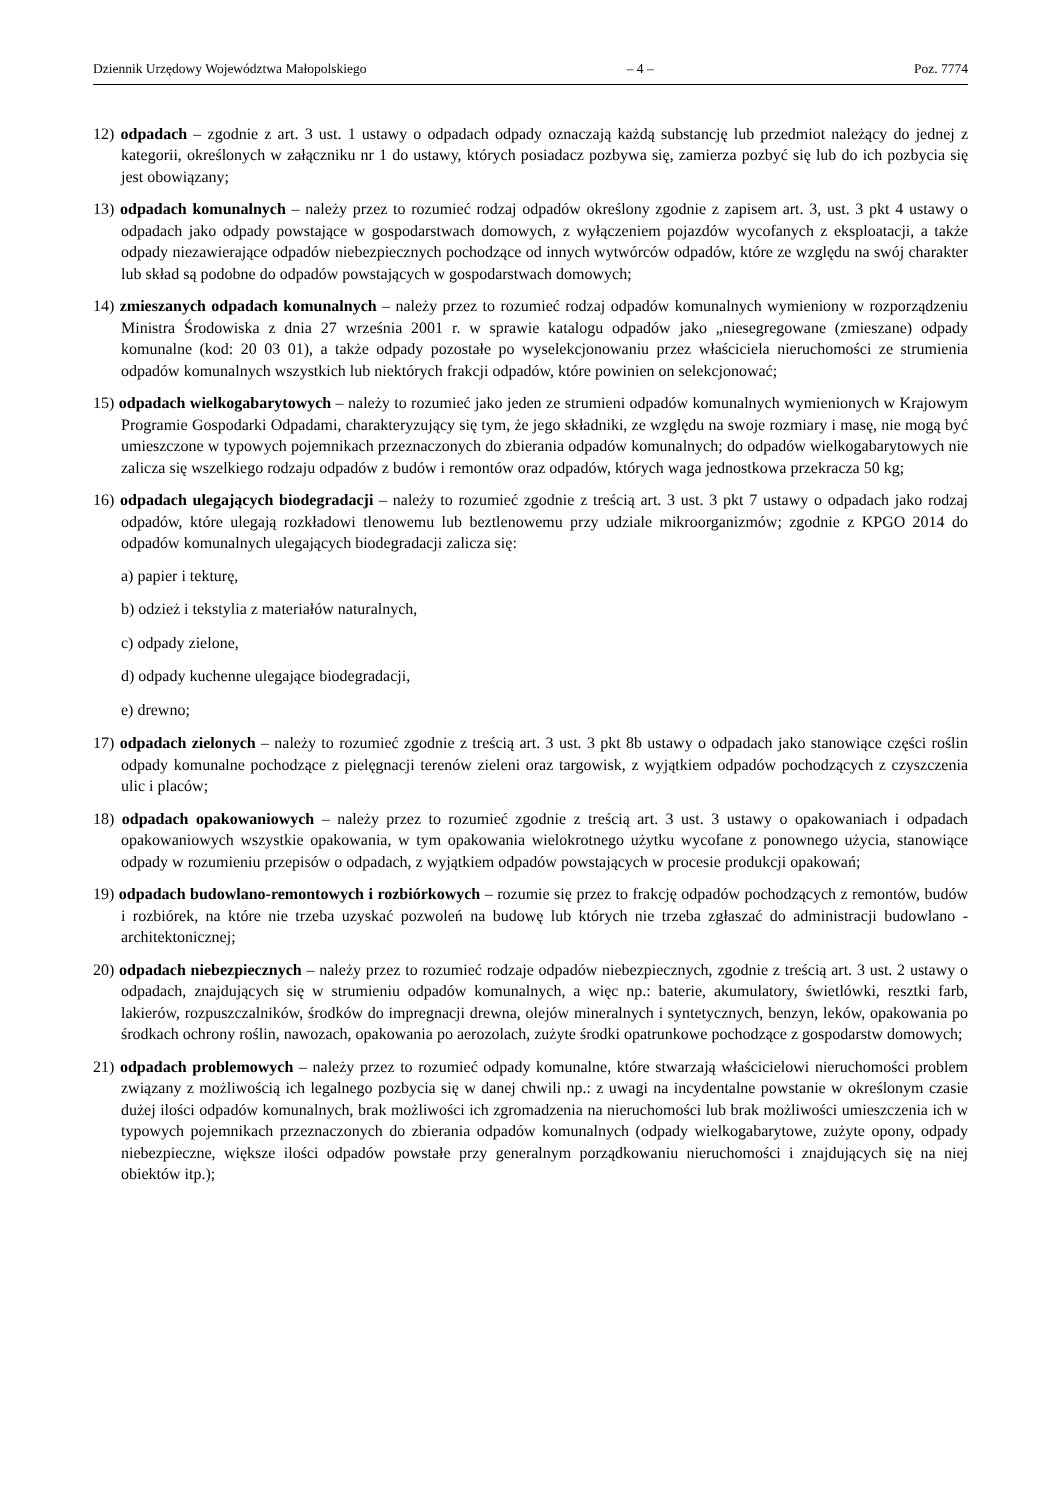Dziennik Urzędowy Województwa Małopolskiego – 4 – Poz. 7774
12) odpadach – zgodnie z art. 3 ust. 1 ustawy o odpadach odpady oznaczają każdą substancję lub przedmiot należący do jednej z kategorii, określonych w załączniku nr 1 do ustawy, których posiadacz pozbywa się, zamierza pozbyć się lub do ich pozbycia się jest obowiązany;
13) odpadach komunalnych – należy przez to rozumieć rodzaj odpadów określony zgodnie z zapisem art. 3, ust. 3 pkt 4 ustawy o odpadach jako odpady powstające w gospodarstwach domowych, z wyłączeniem pojazdów wycofanych z eksploatacji, a także odpady niezawierające odpadów niebezpiecznych pochodzące od innych wytwórców odpadów, które ze względu na swój charakter lub skład są podobne do odpadów powstających w gospodarstwach domowych;
14) zmieszanych odpadach komunalnych – należy przez to rozumieć rodzaj odpadów komunalnych wymieniony w rozporządzeniu Ministra Środowiska z dnia 27 września 2001 r. w sprawie katalogu odpadów jako „niesegregowane (zmieszane) odpady komunalne (kod: 20 03 01), a także odpady pozostałe po wyselekcjonowaniu przez właściciela nieruchomości ze strumienia odpadów komunalnych wszystkich lub niektórych frakcji odpadów, które powinien on selekcjonować;
15) odpadach wielkogabarytowych – należy to rozumieć jako jeden ze strumieni odpadów komunalnych wymienionych w Krajowym Programie Gospodarki Odpadami, charakteryzujący się tym, że jego składniki, ze względu na swoje rozmiary i masę, nie mogą być umieszczone w typowych pojemnikach przeznaczonych do zbierania odpadów komunalnych; do odpadów wielkogabarytowych nie zalicza się wszelkiego rodzaju odpadów z budów i remontów oraz odpadów, których waga jednostkowa przekracza 50 kg;
16) odpadach ulegających biodegradacji – należy to rozumieć zgodnie z treścią art. 3 ust. 3 pkt 7 ustawy o odpadach jako rodzaj odpadów, które ulegają rozkładowi tlenowemu lub beztlenowemu przy udziale mikroorganizmów; zgodnie z KPGO 2014 do odpadów komunalnych ulegających biodegradacji zalicza się:
a) papier i tekturę,
b) odzież i tekstylia z materiałów naturalnych,
c) odpady zielone,
d) odpady kuchenne ulegające biodegradacji,
e) drewno;
17) odpadach zielonych – należy to rozumieć zgodnie z treścią art. 3 ust. 3 pkt 8b ustawy o odpadach jako stanowiące części roślin odpady komunalne pochodzące z pielęgnacji terenów zieleni oraz targowisk, z wyjątkiem odpadów pochodzących z czyszczenia ulic i placów;
18) odpadach opakowaniowych – należy przez to rozumieć zgodnie z treścią art. 3 ust. 3 ustawy o opakowaniach i odpadach opakowaniowych wszystkie opakowania, w tym opakowania wielokrotnego użytku wycofane z ponownego użycia, stanowiące odpady w rozumieniu przepisów o odpadach, z wyjątkiem odpadów powstających w procesie produkcji opakowań;
19) odpadach budowlano-remontowych i rozbiórkowych – rozumie się przez to frakcję odpadów pochodzących z remontów, budów i rozbiórek, na które nie trzeba uzyskać pozwoleń na budowę lub których nie trzeba zgłaszać do administracji budowlano - architektonicznej;
20) odpadach niebezpiecznych – należy przez to rozumieć rodzaje odpadów niebezpiecznych, zgodnie z treścią art. 3 ust. 2 ustawy o odpadach, znajdujących się w strumieniu odpadów komunalnych, a więc np.: baterie, akumulatory, świetlówki, resztki farb, lakierów, rozpuszczalników, środków do impregnacji drewna, olejów mineralnych i syntetycznych, benzyn, leków, opakowania po środkach ochrony roślin, nawozach, opakowania po aerozolach, zużyte środki opatrunkowe pochodzące z gospodarstw domowych;
21) odpadach problemowych – należy przez to rozumieć odpady komunalne, które stwarzają właścicielowi nieruchomości problem związany z możliwością ich legalnego pozbycia się w danej chwili np.: z uwagi na incydentalne powstanie w określonym czasie dużej ilości odpadów komunalnych, brak możliwości ich zgromadzenia na nieruchomości lub brak możliwości umieszczenia ich w typowych pojemnikach przeznaczonych do zbierania odpadów komunalnych (odpady wielkogabarytowe, zużyte opony, odpady niebezpieczne, większe ilości odpadów powstałe przy generalnym porządkowaniu nieruchomości i znajdujących się na niej obiektów itp.);